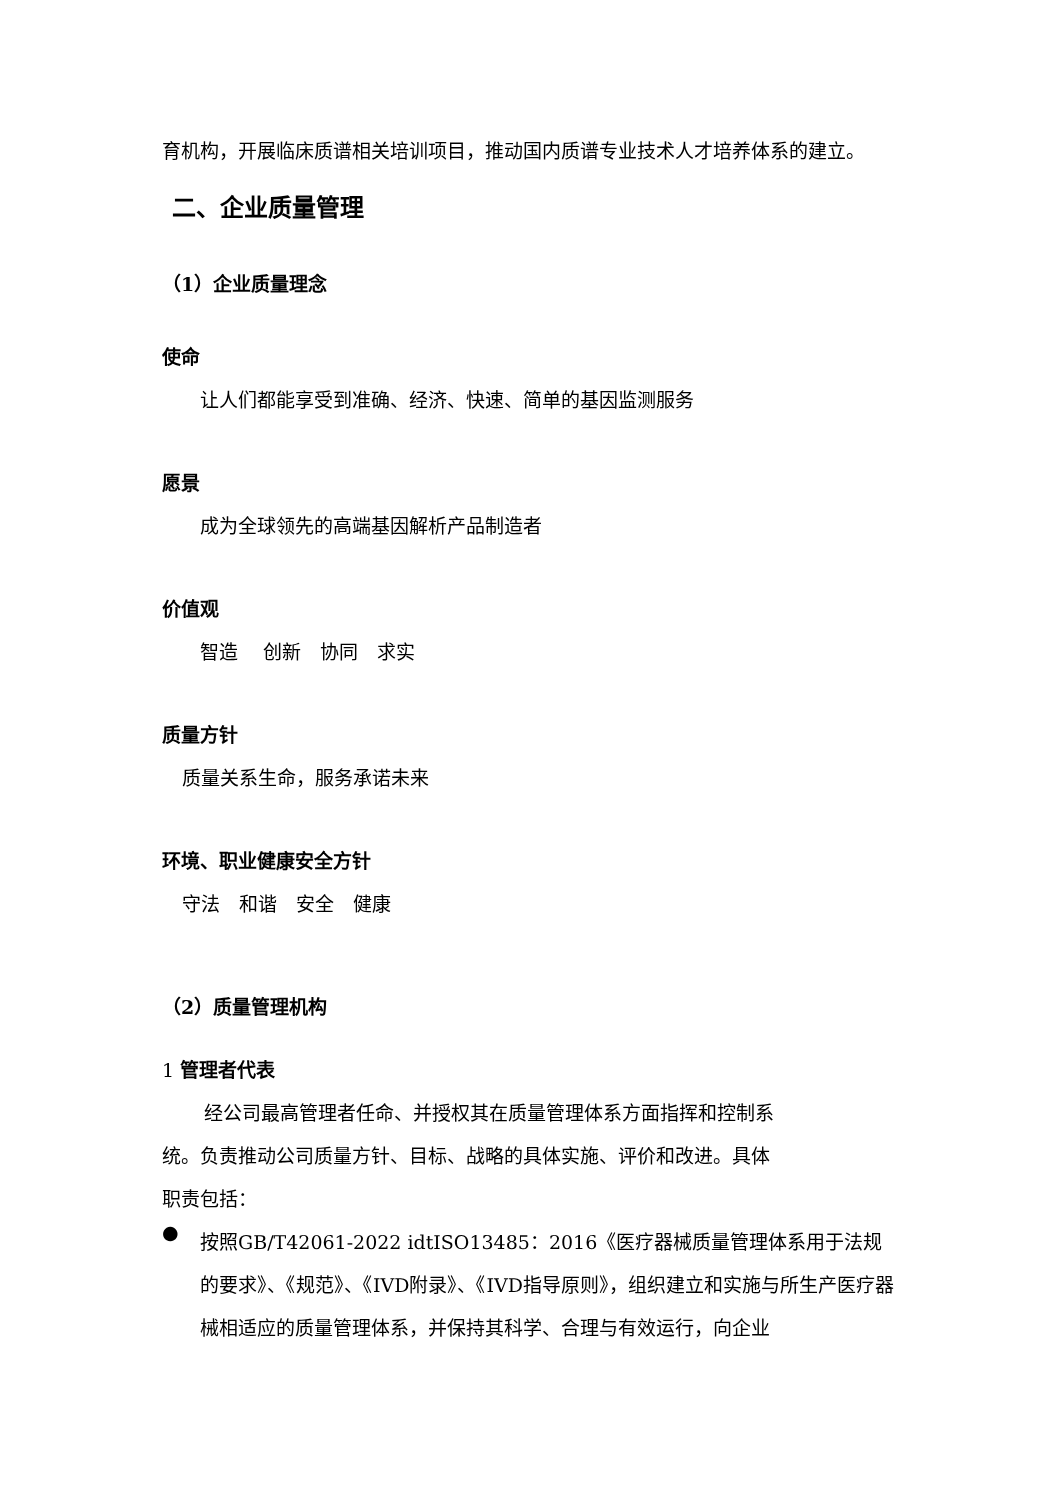育机构，开展临床质谱相关培训项目，推动国内质谱专业技术人才培养体系的建立。
二、企业质量管理
（1）企业质量理念
使命
让人们都能享受到准确、经济、快速、简单的基因监测服务
愿景
成为全球领先的高端基因解析产品制造者
价值观
智造　 创新　协同　求实
质量方针
质量关系生命，服务承诺未来
环境、职业健康安全方针
守法　和谐　安全　健康
（2）质量管理机构
1 管理者代表
经公司最高管理者任命、并授权其在质量管理体系方面指挥和控制系
统。负责推动公司质量方针、目标、战略的具体实施、评价和改进。具体
职责包括：
●
按照GB/T42061-2022 idtISO13485：2016《医疗器械质量管理体系用于法规的要求》、《规范》、《IVD附录》、《IVD指导原则》，组织建立和实施与所生产医疗器械相适应的质量管理体系，并保持其科学、合理与有效运行，向企业